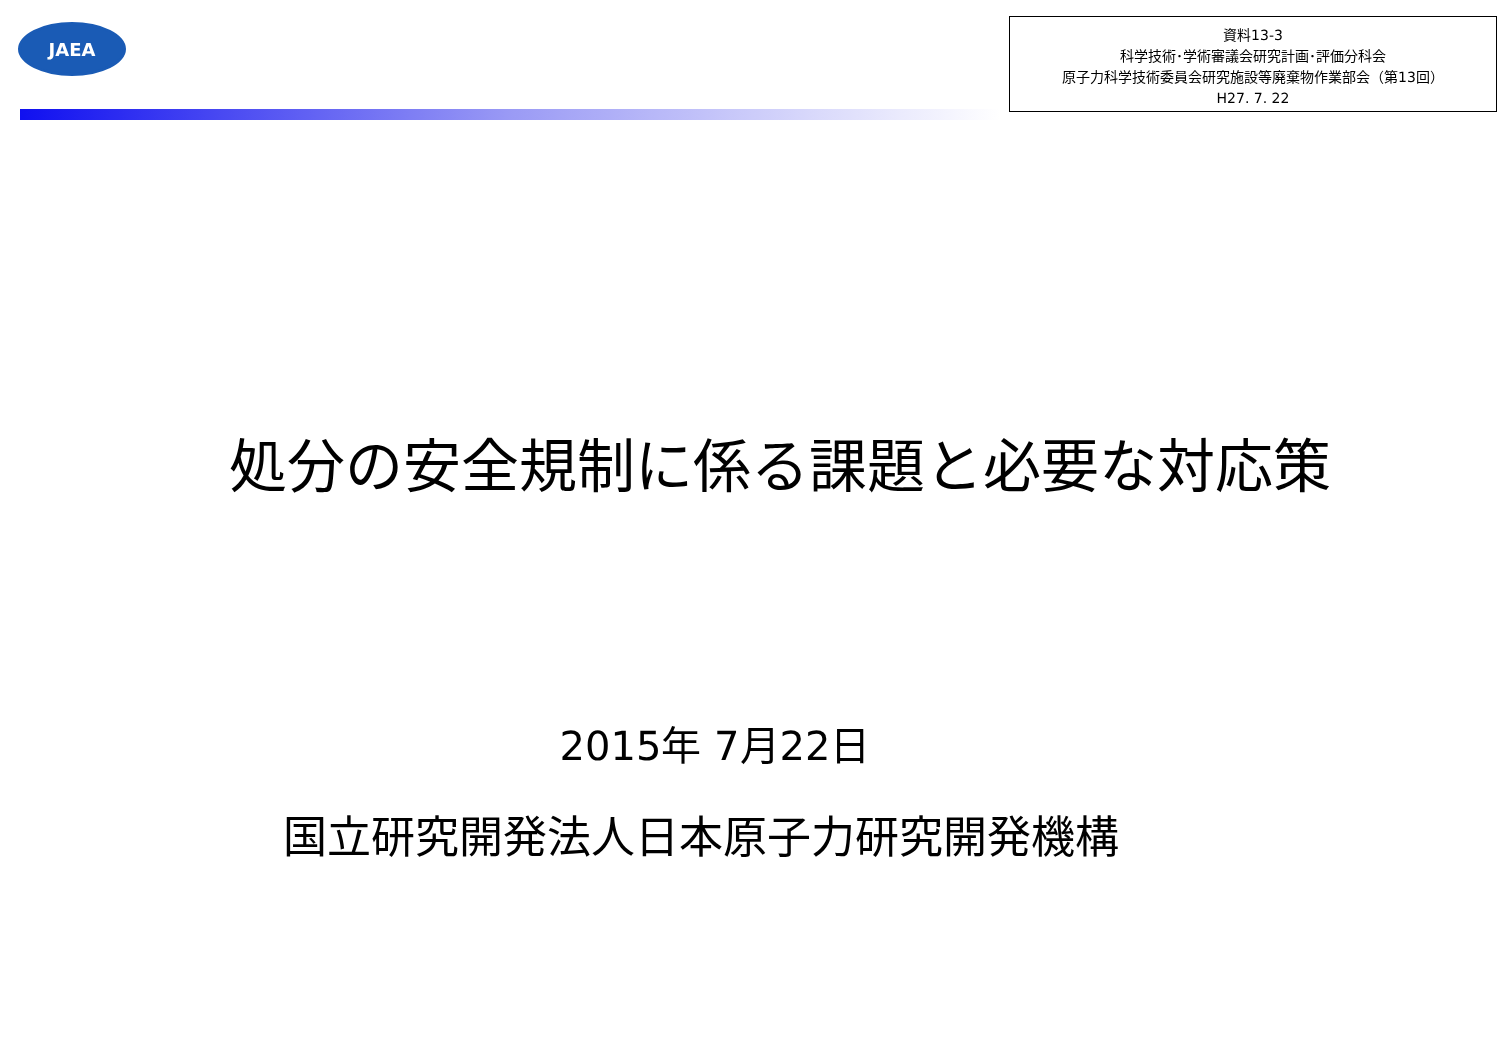JAEA
資料13-3
科学技術･学術審議会研究計画･評価分科会
原子力科学技術委員会研究施設等廃棄物作業部会（第13回）
H27. 7. 22
処分の安全規制に係る課題と必要な対応策
2015年 7月22日
国立研究開発法人日本原子力研究開発機構